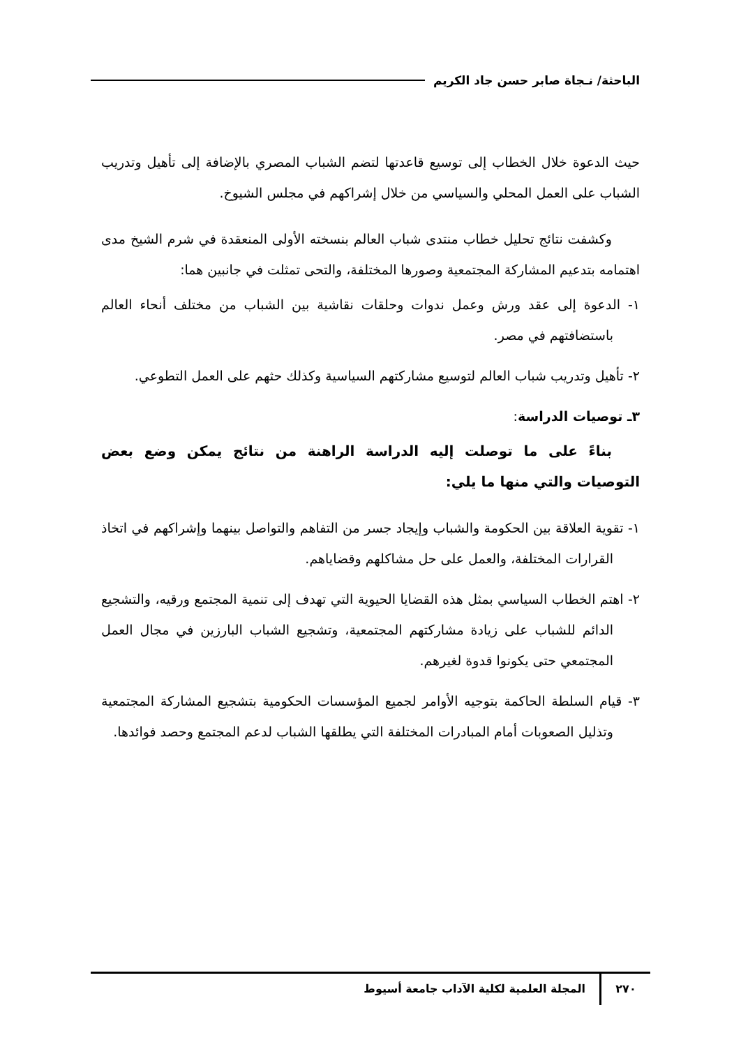الباحثة/ نـجاة صابر حسن جاد الكريم
حيث الدعوة خلال الخطاب إلى توسيع قاعدتها لتضم الشباب المصري بالإضافة إلى تأهيل وتدريب الشباب على العمل المحلي والسياسي من خلال إشراكهم في مجلس الشيوخ.
وكشفت نتائج تحليل خطاب منتدى شباب العالم بنسخته الأولى المنعقدة في شرم الشيخ مدى اهتمامه بتدعيم المشاركة المجتمعية وصورها المختلفة، والتحى تمثلت في جانبين هما:
١- الدعوة إلى عقد ورش وعمل ندوات وحلقات نقاشية بين الشباب من مختلف أنحاء العالم باستضافتهم في مصر.
٢- تأهيل وتدريب شباب العالم لتوسيع مشاركتهم السياسية وكذلك حثهم على العمل التطوعي.
٣ـ توصيات الدراسة:
بناءً على ما توصلت إليه الدراسة الراهنة من نتائج يمكن وضع بعض التوصيات والتي منها ما يلي:
١- تقوية العلاقة بين الحكومة والشباب وإيجاد جسر من التفاهم والتواصل بينهما وإشراكهم في اتخاذ القرارات المختلفة، والعمل على حل مشاكلهم وقضاياهم.
٢- اهتم الخطاب السياسي بمثل هذه القضايا الحيوية التي تهدف إلى تنمية المجتمع ورقيه، والتشجيع الدائم للشباب على زيادة مشاركتهم المجتمعية، وتشجيع الشباب البارزين في مجال العمل المجتمعي حتى يكونوا قدوة لغيرهم.
٣- قيام السلطة الحاكمة بتوجيه الأوامر لجميع المؤسسات الحكومية بتشجيع المشاركة المجتمعية وتذليل الصعوبات أمام المبادرات المختلفة التي يطلقها الشباب لدعم المجتمع وحصد فوائدها.
٢٧٠ المجلة العلمية لكلية الآداب جامعة أسيوط